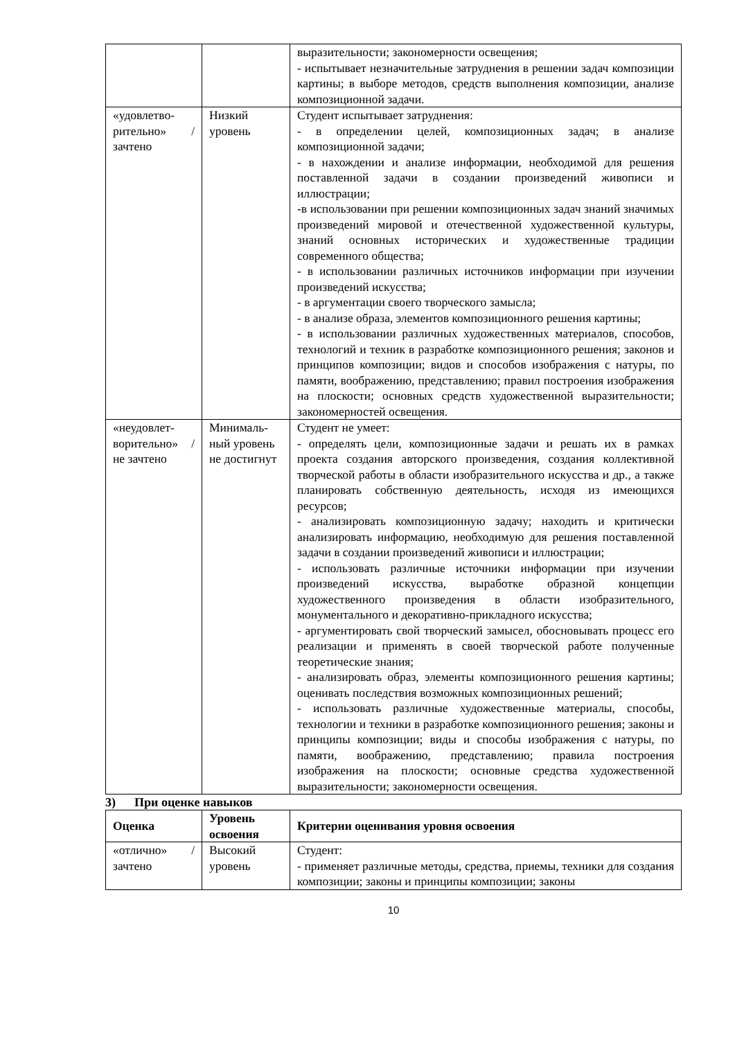| | | выразительности; закономерности освещения; - испытывает незначительные затруднения в решении задач композиции картины; в выборе методов, средств выполнения композиции, анализе композиционной задачи. |
| «удовлетво-рительно» / зачтено | Низкий уровень | Студент испытывает затруднения: - в определении целей, композиционных задач; в анализе композиционной задачи; - в нахождении и анализе информации, необходимой для решения поставленной задачи в создании произведений живописи и иллюстрации; -в использовании при решении композиционных задач знаний значимых произведений мировой и отечественной художественной культуры, знаний основных исторических и художественные традиции современного общества; - в использовании различных источников информации при изучении произведений искусства; - в аргументации своего творческого замысла; - в анализе образа, элементов композиционного решения картины; - в использовании различных художественных материалов, способов, технологий и техник в разработке композиционного решения; законов и принципов композиции; видов и способов изображения с натуры, по памяти, воображению, представлению; правил построения изображения на плоскости; основных средств художественной выразительности; закономерностей освещения. |
| «неудовлет-ворительно» / не зачтено | Минималь-ный уровень не достигнут | Студент не умеет: - определять цели, композиционные задачи и решать их в рамках проекта создания авторского произведения, создания коллективной творческой работы в области изобразительного искусства и др., а также планировать собственную деятельность, исходя из имеющихся ресурсов; - анализировать композиционную задачу; находить и критически анализировать информацию, необходимую для решения поставленной задачи в создании произведений живописи и иллюстрации; - использовать различные источники информации при изучении произведений искусства, выработке образной концепции художественного произведения в области изобразительного, монументального и декоративно-прикладного искусства; - аргументировать свой творческий замысел, обосновывать процесс его реализации и применять в своей творческой работе полученные теоретические знания; - анализировать образ, элементы композиционного решения картины; оценивать последствия возможных композиционных решений; - использовать различные художественные материалы, способы, технологии и техники в разработке композиционного решения; законы и принципы композиции; виды и способы изображения с натуры, по памяти, воображению, представлению; правила построения изображения на плоскости; основные средства художественной выразительности; закономерности освещения. |
3) При оценке навыков
| Оценка | Уровень освоения | Критерии оценивания уровня освоения |
| --- | --- | --- |
| «отлично» / зачтено | Высокий уровень | Студент: - применяет различные методы, средства, приемы, техники для создания композиции; законы и принципы композиции; законы |
10